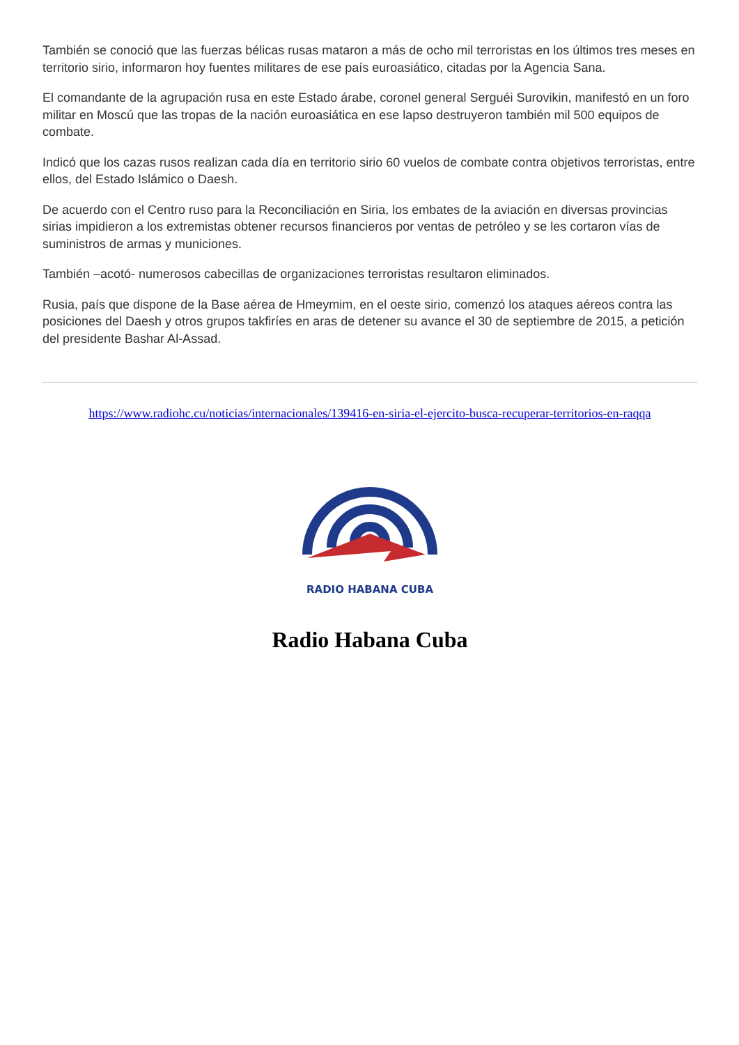También se conoció que las fuerzas bélicas rusas mataron a más de ocho mil terroristas en los últimos tres meses en territorio sirio, informaron hoy fuentes militares de ese país euroasiático, citadas por la Agencia Sana.
El comandante de la agrupación rusa en este Estado árabe, coronel general Serguéi Surovikin, manifestó en un foro militar en Moscú que las tropas de la nación euroasiática en ese lapso destruyeron también mil 500 equipos de combate.
Indicó que los cazas rusos realizan cada día en territorio sirio 60 vuelos de combate contra objetivos terroristas, entre ellos, del Estado Islámico o Daesh.
De acuerdo con el Centro ruso para la Reconciliación en Siria, los embates de la aviación en diversas provincias sirias impidieron a los extremistas obtener recursos financieros por ventas de petróleo y se les cortaron vías de suministros de armas y municiones.
También –acotó- numerosos cabecillas de organizaciones terroristas resultaron eliminados.
Rusia, país que dispone de la Base aérea de Hmeymim, en el oeste sirio, comenzó los ataques aéreos contra las posiciones del Daesh y otros grupos takfiríes en aras de detener su avance el 30 de septiembre de 2015, a petición del presidente Bashar Al-Assad.
https://www.radiohc.cu/noticias/internacionales/139416-en-siria-el-ejercito-busca-recuperar-territorios-en-raqqa
RADIO HABANA CUBA
Radio Habana Cuba